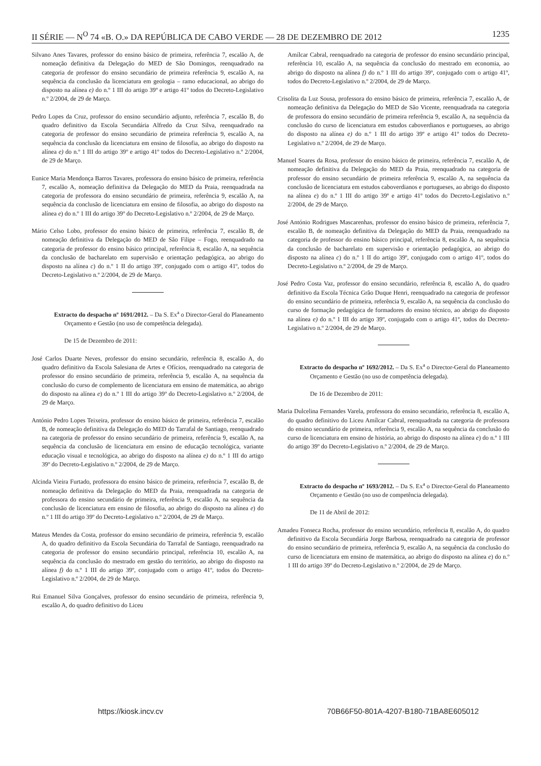II SÉRIE — N<sup>O</sup> 74 «B. O.» DA REPÚBLICA DE CABO VERDE — 28 DE DEZEMBRO DE 2012 1235
Silvano Anes Tavares, professor do ensino básico de primeira, referência 7, escalão A, de nomeação definitiva da Delegação do MED de São Domingos, reenquadrado na categoria de professor do ensino secundário de primeira referência 9, escalão A, na sequência da conclusão da licenciatura em geologia – ramo educacional, ao abrigo do disposto na alínea e) do n.º 1 III do artigo 39º e artigo 41º todos do Decreto-Legislativo n.º 2/2004, de 29 de Março.
Pedro Lopes da Cruz, professor do ensino secundário adjunto, referência 7, escalão B, do quadro definitivo da Escola Secundária Alfredo da Cruz Silva, reenquadrado na categoria de professor do ensino secundário de primeira referência 9, escalão A, na sequência da conclusão da licenciatura em ensino de filosofia, ao abrigo do disposto na alínea e) do n.º 1 III do artigo 39º e artigo 41º todos do Decreto-Legislativo n.º 2/2004, de 29 de Março.
Eunice Maria Mendonça Barros Tavares, professora do ensino básico de primeira, referência 7, escalão A, nomeação definitiva da Delegação do MED da Praia, reenquadrada na categoria de professora do ensino secundário de primeira, referência 9, escalão A, na sequência da conclusão de licenciatura em ensino de filosofia, ao abrigo do disposto na alínea e) do n.º 1 III do artigo 39º do Decreto-Legislativo n.º 2/2004, de 29 de Março.
Mário Celso Lobo, professor do ensino básico de primeira, referência 7, escalão B, de nomeação definitiva da Delegação do MED de São Filipe – Fogo, reenquadrado na categoria de professor do ensino básico principal, referência 8, escalão A, na sequência da conclusão de bacharelato em supervisão e orientação pedagógica, ao abrigo do disposto na alínea c) do n.º 1 II do artigo 39º, conjugado com o artigo 41º, todos do Decreto-Legislativo n.º 2/2004, de 29 de Março.
Extracto do despacho nº 1691/2012. – Da S. Ex<sup>a</sup> o Director-Geral do Planeamento Orçamento e Gestão (no uso de competência delegada).
De 15 de Dezembro de 2011:
José Carlos Duarte Neves, professor do ensino secundário, referência 8, escalão A, do quadro definitivo da Escola Salesiana de Artes e Ofícios, reenquadrado na categoria de professor do ensino secundário de primeira, referência 9, escalão A, na sequência da conclusão do curso de complemento de licenciatura em ensino de matemática, ao abrigo do disposto na alínea e) do n.º 1 III do artigo 39º do Decreto-Legislativo n.º 2/2004, de 29 de Março.
António Pedro Lopes Teixeira, professor do ensino básico de primeira, referência 7, escalão B, de nomeação definitiva da Delegação do MED do Tarrafal de Santiago, reenquadrado na categoria de professor do ensino secundário de primeira, referência 9, escalão A, na sequência da conclusão de licenciatura em ensino de educação tecnológica, variante educação visual e tecnológica, ao abrigo do disposto na alínea e) do n.º 1 III do artigo 39º do Decreto-Legislativo n.º 2/2004, de 29 de Março.
Alcinda Vieira Furtado, professora do ensino básico de primeira, referência 7, escalão B, de nomeação definitiva da Delegação do MED da Praia, reenquadrada na categoria de professora do ensino secundário de primeira, referência 9, escalão A, na sequência da conclusão de licenciatura em ensino de filosofia, ao abrigo do disposto na alínea e) do n.º 1 III do artigo 39º do Decreto-Legislativo n.º 2/2004, de 29 de Março.
Mateus Mendes da Costa, professor do ensino secundário de primeira, referência 9, escalão A, do quadro definitivo da Escola Secundária do Tarrafal de Santiago, reenquadrado na categoria de professor do ensino secundário principal, referência 10, escalão A, na sequência da conclusão do mestrado em gestão do território, ao abrigo do disposto na alínea f) do n.º 1 III do artigo 39º, conjugado com o artigo 41º, todos do Decreto-Legislativo n.º 2/2004, de 29 de Março.
Rui Emanuel Silva Gonçalves, professor do ensino secundário de primeira, referência 9, escalão A, do quadro definitivo do Liceu
Amílcar Cabral, reenquadrado na categoria de professor do ensino secundário principal, referência 10, escalão A, na sequência da conclusão do mestrado em economia, ao abrigo do disposto na alínea f) do n.º 1 III do artigo 39º, conjugado com o artigo 41º, todos do Decreto-Legislativo n.º 2/2004, de 29 de Março.
Crisolita da Luz Sousa, professora do ensino básico de primeira, referência 7, escalão A, de nomeação definitiva da Delegação do MED de São Vicente, reenquadrada na categoria de professora do ensino secundário de primeira referência 9, escalão A, na sequência da conclusão do curso de licenciatura em estudos caboverdianos e portugueses, ao abrigo do disposto na alínea e) do n.º 1 III do artigo 39º e artigo 41º todos do Decreto-Legislativo n.º 2/2004, de 29 de Março.
Manuel Soares da Rosa, professor do ensino básico de primeira, referência 7, escalão A, de nomeação definitiva da Delegação do MED da Praia, reenquadrado na categoria de professor do ensino secundário de primeira referência 9, escalão A, na sequência da conclusão de licenciatura em estudos caboverdianos e portugueses, ao abrigo do disposto na alínea e) do n.º 1 III do artigo 39º e artigo 41º todos do Decreto-Legislativo n.º 2/2004, de 29 de Março.
José António Rodrigues Mascarenhas, professor do ensino básico de primeira, referência 7, escalão B, de nomeação definitiva da Delegação do MED da Praia, reenquadrado na categoria de professor do ensino básico principal, referência 8, escalão A, na sequência da conclusão de bacharelato em supervisão e orientação pedagógica, ao abrigo do disposto na alínea c) do n.º 1 II do artigo 39º, conjugado com o artigo 41º, todos do Decreto-Legislativo n.º 2/2004, de 29 de Março.
José Pedro Costa Vaz, professor do ensino secundário, referência 8, escalão A, do quadro definitivo da Escola Técnica Grão Duque Henri, reenquadrado na categoria de professor do ensino secundário de primeira, referência 9, escalão A, na sequência da conclusão do curso de formação pedagógica de formadores do ensino técnico, ao abrigo do disposto na alínea e) do n.º 1 III do artigo 39º, conjugado com o artigo 41º, todos do Decreto-Legislativo n.º 2/2004, de 29 de Março.
Extracto do despacho nº 1692/2012. – Da S. Ex<sup>a</sup> o Director-Geral do Planeamento Orçamento e Gestão (no uso de competência delegada).
De 16 de Dezembro de 2011:
Maria Dulcelina Fernandes Varela, professora do ensino secundário, referência 8, escalão A, do quadro definitivo do Liceu Amílcar Cabral, reenquadrada na categoria de professora do ensino secundário de primeira, referência 9, escalão A, na sequência da conclusão do curso de licenciatura em ensino de história, ao abrigo do disposto na alínea e) do n.º 1 III do artigo 39º do Decreto-Legislativo n.º 2/2004, de 29 de Março.
Extracto do despacho nº 1693/2012. – Da S. Ex<sup>a</sup> o Director-Geral do Planeamento Orçamento e Gestão (no uso de competência delegada).
De 11 de Abril de 2012:
Amadeu Fonseca Rocha, professor do ensino secundário, referência 8, escalão A, do quadro definitivo da Escola Secundária Jorge Barbosa, reenquadrado na categoria de professor do ensino secundário de primeira, referência 9, escalão A, na sequência da conclusão do curso de licenciatura em ensino de matemática, ao abrigo do disposto na alínea e) do n.º 1 III do artigo 39º do Decreto-Legislativo n.º 2/2004, de 29 de Março.
https://kiosk.incv.cv 70B66F50-801A-4207-B180-71BA8E605012